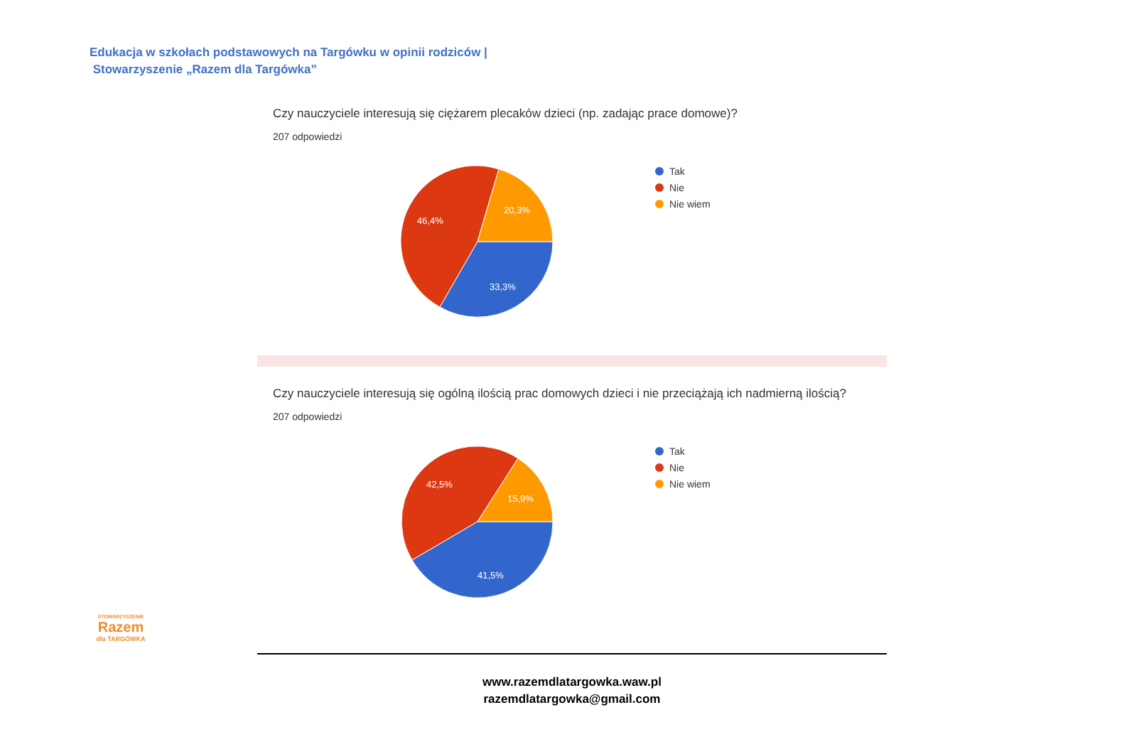Edukacja w szkołach podstawowych na Targówku w opinii rodziców |
Stowarzyszenie „Razem dla Targówka”
Czy nauczyciele interesują się ciężarem plecaków dzieci (np. zadając prace domowe)?
207 odpowiedzi
46,4%
20,3%
33,3%
Tak
Nie
Nie wiem
Czy nauczyciele interesują się ogólną ilością prac domowych dzieci i nie przeciążają ich nadmierną ilością?
207 odpowiedzi
42,5%
15,9%
41,5%
Tak
Nie
Nie wiem
STOWARZYSZENIE
Razem
dla TARGÓWKA
www.razemdlatargowka.waw.pl
razemdlatargowka@gmail.com